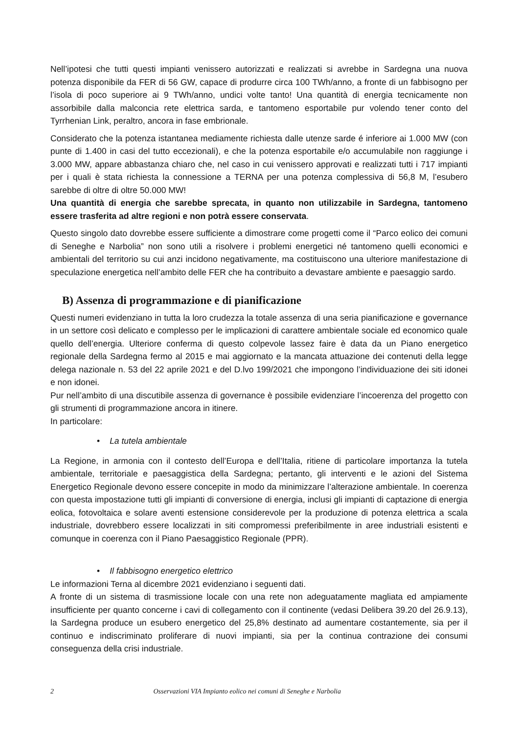Nell’ipotesi che tutti questi impianti venissero autorizzati e realizzati si avrebbe in Sardegna una nuova potenza disponibile da FER di 56 GW, capace di produrre circa 100 TWh/anno, a fronte di un fabbisogno per l’isola di poco superiore ai 9 TWh/anno, undici volte tanto! Una quantità di energia tecnicamente non assorbibile dalla malconcia rete elettrica sarda, e tantomeno esportabile pur volendo tener conto del Tyrrhenian Link, peraltro, ancora in fase embrionale.
Considerato che la potenza istantanea mediamente richiesta dalle utenze sarde é inferiore ai 1.000 MW (con punte di 1.400 in casi del tutto eccezionali), e che la potenza esportabile e/o accumulabile non raggiunge i 3.000 MW, appare abbastanza chiaro che, nel caso in cui venissero approvati e realizzati tutti i 717 impianti per i quali è stata richiesta la connessione a TERNA per una potenza complessiva di 56,8 M, l’esubero sarebbe di oltre di oltre 50.000 MW!
Una quantità di energia che sarebbe sprecata, in quanto non utilizzabile in Sardegna, tantomeno essere trasferita ad altre regioni e non potrà essere conservata.
Questo singolo dato dovrebbe essere sufficiente a dimostrare come progetti come il “Parco eolico dei comuni di Seneghe e Narbolia” non sono utili a risolvere i problemi energetici né tantomeno quelli economici e ambientali del territorio su cui anzi incidono negativamente, ma costituiscono una ulteriore manifestazione di speculazione energetica nell’ambito delle FER che ha contribuito a devastare ambiente e paesaggio sardo.
B) Assenza di programmazione e di pianificazione
Questi numeri evidenziano in tutta la loro crudezza la totale assenza di una seria pianificazione e governance in un settore così delicato e complesso per le implicazioni di carattere ambientale sociale ed economico quale quello dell’energia. Ulteriore conferma di questo colpevole lassez faire è data da un Piano energetico regionale della Sardegna fermo al 2015 e mai aggiornato e la mancata attuazione dei contenuti della legge delega nazionale n. 53 del 22 aprile 2021 e del D.lvo 199/2021 che impongono l’individuazione dei siti idonei e non idonei.
Pur nell’ambito di una discutibile assenza di governance è possibile evidenziare l’incoerenza del progetto con gli strumenti di programmazione ancora in itinere.
In particolare:
• La tutela ambientale
La Regione, in armonia con il contesto dell’Europa e dell’Italia, ritiene di particolare importanza la tutela ambientale, territoriale e paesaggistica della Sardegna; pertanto, gli interventi e le azioni del Sistema Energetico Regionale devono essere concepite in modo da minimizzare l’alterazione ambientale. In coerenza con questa impostazione tutti gli impianti di conversione di energia, inclusi gli impianti di captazione di energia eolica, fotovoltaica e solare aventi estensione considerevole per la produzione di potenza elettrica a scala industriale, dovrebbero essere localizzati in siti compromessi preferibilmente in aree industriali esistenti e comunque in coerenza con il Piano Paesaggistico Regionale (PPR).
• Il fabbisogno energetico elettrico
Le informazioni Terna al dicembre 2021 evidenziano i seguenti dati.
A fronte di un sistema di trasmissione locale con una rete non adeguatamente magliata ed ampiamente insufficiente per quanto concerne i cavi di collegamento con il continente (vedasi Delibera 39.20 del 26.9.13), la Sardegna produce un esubero energetico del 25,8% destinato ad aumentare costantemente, sia per il continuo e indiscriminato proliferare di nuovi impianti, sia per la continua contrazione dei consumi conseguenza della crisi industriale.
2 Osservazioni VIA Impianto eolico nei comuni di Seneghe e Narbolia